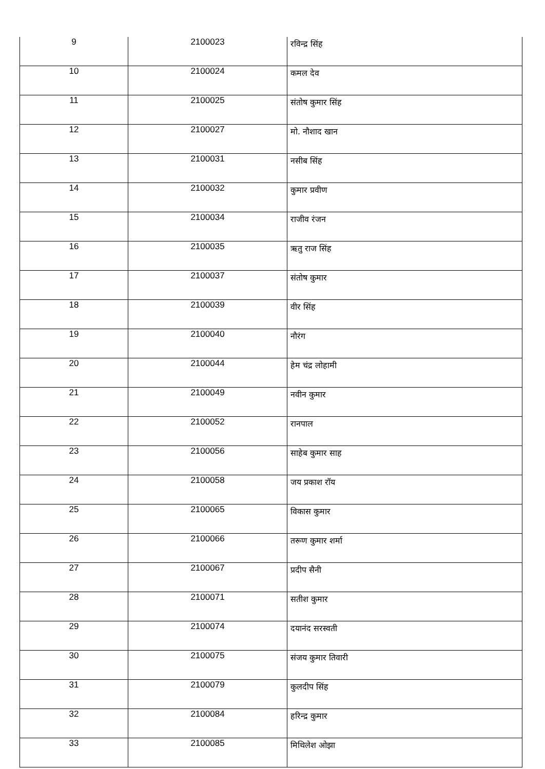| 9 | 2100023 | रविन्द्र सिंह |
| 10 | 2100024 | कमल देव |
| 11 | 2100025 | संतोष कुमार सिंह |
| 12 | 2100027 | मो. नौशाद खान |
| 13 | 2100031 | नसीब सिंह |
| 14 | 2100032 | कुमार प्रवीण |
| 15 | 2100034 | राजीव रंजन |
| 16 | 2100035 | ऋतु राज सिंह |
| 17 | 2100037 | संतोष कुमार |
| 18 | 2100039 | वीर सिंह |
| 19 | 2100040 | नौरंग |
| 20 | 2100044 | हेम चंद्र लोहामी |
| 21 | 2100049 | नवीन कुमार |
| 22 | 2100052 | रानपाल |
| 23 | 2100056 | साहेब कुमार साह |
| 24 | 2100058 | जय प्रकाश रॉय |
| 25 | 2100065 | विकास कुमार |
| 26 | 2100066 | तरूण कुमार शर्मा |
| 27 | 2100067 | प्रदीप सैनी |
| 28 | 2100071 | सतीश कुमार |
| 29 | 2100074 | दयानंद सरस्वती |
| 30 | 2100075 | संजय कुमार तिवारी |
| 31 | 2100079 | कुलदीप सिंह |
| 32 | 2100084 | हरिन्द्र कुमार |
| 33 | 2100085 | मिथिलेश ओझा |